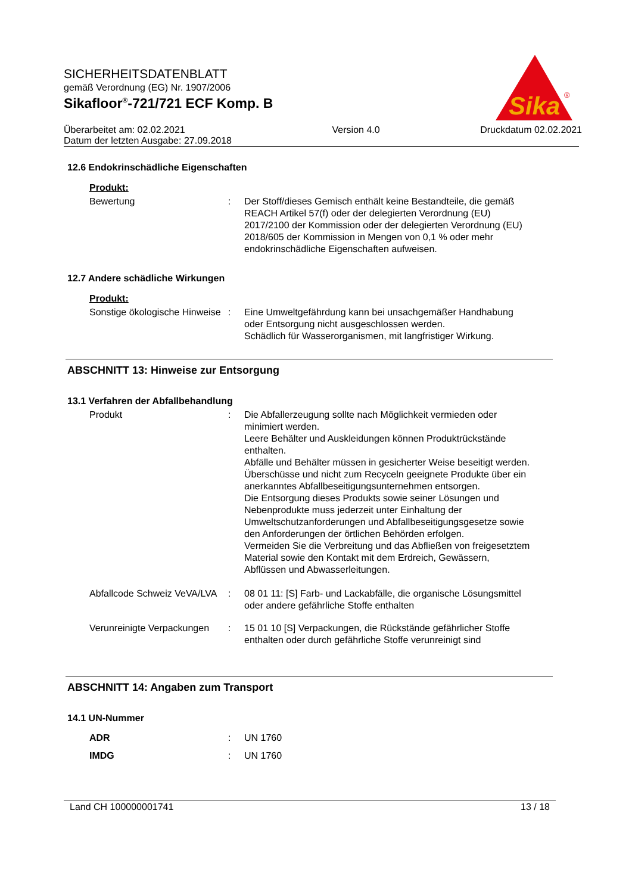SICHERHEITSDATENBLATT
gemäß Verordnung (EG) Nr. 1907/2006
Sikafloor<sup>®</sup>-721/721 ECF Komp. B
Überarbeitet am: 02.02.2021
Datum der letzten Ausgabe: 27.09.2018
Version 4.0 Druckdatum 02.02.2021
Sika
®
12.6 Endokrinschädliche Eigenschaften
Produkt:
Bewertung : Der Stoff/dieses Gemisch enthält keine Bestandteile, die gemäß REACH Artikel 57(f) oder der delegierten Verordnung (EU) 2017/2100 der Kommission oder der delegierten Verordnung (EU) 2018/605 der Kommission in Mengen von 0,1 % oder mehr endokrinschädliche Eigenschaften aufweisen.
12.7 Andere schädliche Wirkungen
Produkt:
Sonstige ökologische Hinweise
: Eine Umweltgefährdung kann bei unsachgemäßer Handhabung oder Entsorgung nicht ausgeschlossen werden.
Schädlich für Wasserorganismen, mit langfristiger Wirkung.
ABSCHNITT 13: Hinweise zur Entsorgung
13.1 Verfahren der Abfallbehandlung
Produkt : Die Abfallerzeugung sollte nach Möglichkeit vermieden oder minimiert werden.
Leere Behälter und Auskleidungen können Produktrückstände enthalten.
Abfälle und Behälter müssen in gesicherter Weise beseitigt werden.
Überschüsse und nicht zum Recyceln geeignete Produkte über ein anerkanntes Abfallbeseitigungsunternehmen entsorgen.
Die Entsorgung dieses Produkts sowie seiner Lösungen und Nebenprodukte muss jederzeit unter Einhaltung der Umweltschutzanforderungen und Abfallbeseitigungsgesetze sowie den Anforderungen der örtlichen Behörden erfolgen.
Vermeiden Sie die Verbreitung und das Abfließen von freigesetztem Material sowie den Kontakt mit dem Erdreich, Gewässern, Abflüssen und Abwasserleitungen.
Abfallcode Schweiz VeVA/LVA
: 08 01 11: [S] Farb- und Lackabfälle, die organische Lösungsmittel oder andere gefährliche Stoffe enthalten
Verunreinigte Verpackungen
: 15 01 10 [S] Verpackungen, die Rückstände gefährlicher Stoffe enthalten oder durch gefährliche Stoffe verunreinigt sind
ABSCHNITT 14: Angaben zum Transport
14.1 UN-Nummer
ADR : UN 1760
IMDG : UN 1760
Land CH 100000001741 13 / 18